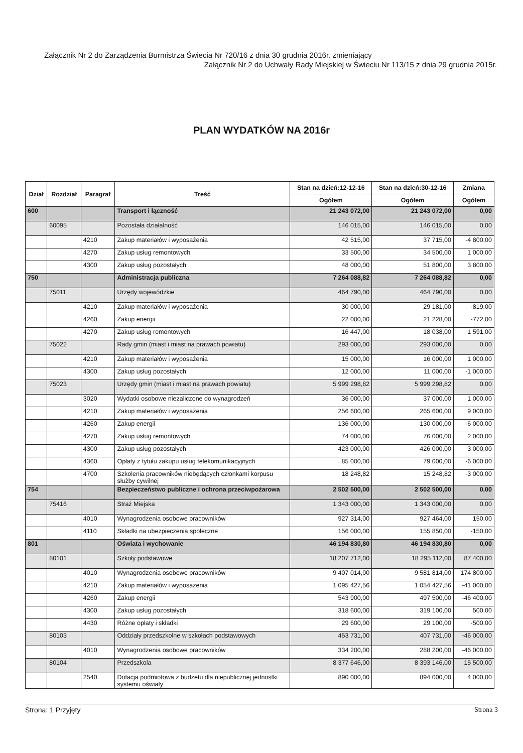Załącznik Nr 2 do Zarządzenia Burmistrza Świecia Nr 720/16 z dnia 30 grudnia 2016r. zmieniający
Załącznik Nr 2 do Uchwały Rady Miejskiej w Świeciu Nr 113/15 z dnia 29 grudnia 2015r.
PLAN WYDATKÓW NA 2016r
| Dział | Rozdział | Paragraf | Treść | Stan na dzień:12-12-16 | Stan na dzień:30-12-16 | Zmiana |
| --- | --- | --- | --- | --- | --- | --- |
| | | | | Ogółem | Ogółem | Ogółem |
| 600 | | | Transport i łączność | 21 243 072,00 | 21 243 072,00 | 0,00 |
| | 60095 | | Pozostała działalność | 146 015,00 | 146 015,00 | 0,00 |
| | | 4210 | Zakup materiałów i wyposażenia | 42 515,00 | 37 715,00 | -4 800,00 |
| | | 4270 | Zakup usług remontowych | 33 500,00 | 34 500,00 | 1 000,00 |
| | | 4300 | Zakup usług pozostałych | 48 000,00 | 51 800,00 | 3 800,00 |
| 750 | | | Administracja publiczna | 7 264 088,82 | 7 264 088,82 | 0,00 |
| | 75011 | | Urzędy wojewódzkie | 464 790,00 | 464 790,00 | 0,00 |
| | | 4210 | Zakup materiałów i wyposażenia | 30 000,00 | 29 181,00 | -819,00 |
| | | 4260 | Zakup energii | 22 000,00 | 21 228,00 | -772,00 |
| | | 4270 | Zakup usług remontowych | 16 447,00 | 18 038,00 | 1 591,00 |
| | 75022 | | Rady gmin (miast i miast na prawach powiatu) | 293 000,00 | 293 000,00 | 0,00 |
| | | 4210 | Zakup materiałów i wyposażenia | 15 000,00 | 16 000,00 | 1 000,00 |
| | | 4300 | Zakup usług pozostałych | 12 000,00 | 11 000,00 | -1 000,00 |
| | 75023 | | Urzędy gmin (miast i miast na prawach powiatu) | 5 999 298,82 | 5 999 298,82 | 0,00 |
| | | 3020 | Wydatki osobowe niezaliczone do wynagrodzeń | 36 000,00 | 37 000,00 | 1 000,00 |
| | | 4210 | Zakup materiałów i wyposażenia | 256 600,00 | 265 600,00 | 9 000,00 |
| | | 4260 | Zakup energii | 136 000,00 | 130 000,00 | -6 000,00 |
| | | 4270 | Zakup usług remontowych | 74 000,00 | 76 000,00 | 2 000,00 |
| | | 4300 | Zakup usług pozostałych | 423 000,00 | 426 000,00 | 3 000,00 |
| | | 4360 | Opłaty z tytułu zakupu usług telekomunikacyjnych | 85 000,00 | 79 000,00 | -6 000,00 |
| | | 4700 | Szkolenia pracowników niebędących członkami korpusu służby cywilnej | 18 248,82 | 15 248,82 | -3 000,00 |
| 754 | | | Bezpieczeństwo publiczne i ochrona przeciwpożarowa | 2 502 500,00 | 2 502 500,00 | 0,00 |
| | 75416 | | Straż Miejska | 1 343 000,00 | 1 343 000,00 | 0,00 |
| | | 4010 | Wynagrodzenia osobowe pracowników | 927 314,00 | 927 464,00 | 150,00 |
| | | 4110 | Składki na ubezpieczenia społeczne | 156 000,00 | 155 850,00 | -150,00 |
| 801 | | | Oświata i wychowanie | 46 194 830,80 | 46 194 830,80 | 0,00 |
| | 80101 | | Szkoły podstawowe | 18 207 712,00 | 18 295 112,00 | 87 400,00 |
| | | 4010 | Wynagrodzenia osobowe pracowników | 9 407 014,00 | 9 581 814,00 | 174 800,00 |
| | | 4210 | Zakup materiałów i wyposażenia | 1 095 427,56 | 1 054 427,56 | -41 000,00 |
| | | 4260 | Zakup energii | 543 900,00 | 497 500,00 | -46 400,00 |
| | | 4300 | Zakup usług pozostałych | 318 600,00 | 319 100,00 | 500,00 |
| | | 4430 | Różne opłaty i składki | 29 600,00 | 29 100,00 | -500,00 |
| | 80103 | | Oddziały przedszkolne w szkołach podstawowych | 453 731,00 | 407 731,00 | -46 000,00 |
| | | 4010 | Wynagrodzenia osobowe pracowników | 334 200,00 | 288 200,00 | -46 000,00 |
| | 80104 | | Przedszkola | 8 377 646,00 | 8 393 146,00 | 15 500,00 |
| | | 2540 | Dotacja podmiotowa z budżetu dla niepublicznej jednostki systemu oświaty | 890 000,00 | 894 000,00 | 4 000,00 |
Strona: 1 Przyjęty Strona 3